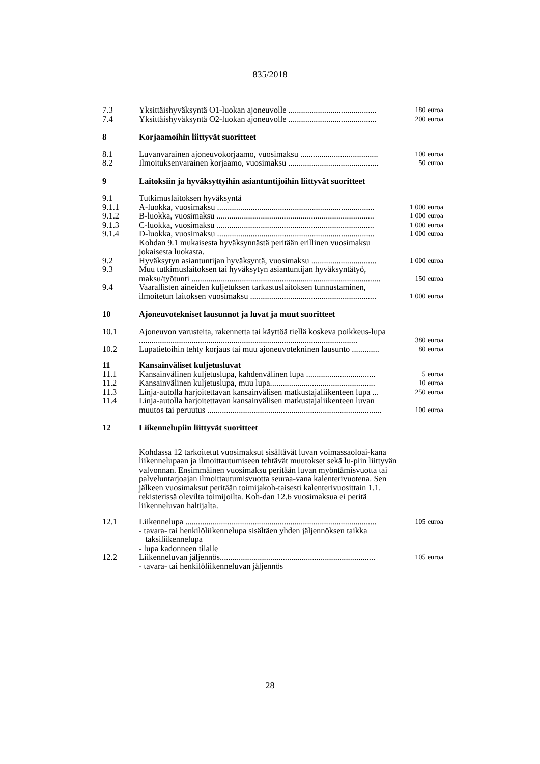835/2018
| 7.3 | Yksittäishyväksyntä O1-luokan ajoneuvolle .......................................... | 180 euroa |
| 7.4 | Yksittäishyväksyntä O2-luokan ajoneuvolle .......................................... | 200 euroa |
| 8 | Korjaamoihin liittyvät suoritteet | |
| 8.1 | Luvanvarainen ajoneuvokorjaamo, vuosimaksu ..................................... | 100 euroa |
| 8.2 | Ilmoituksenvarainen korjaamo, vuosimaksu ........................................... | 50 euroa |
| 9 | Laitoksiin ja hyväksyttyihin asiantuntijoihin liittyvät suoritteet | |
| 9.1 | Tutkimuslaitoksen hyväksyntä | |
| 9.1.1 | A-luokka, vuosimaksu ........................................................................... | 1 000 euroa |
| 9.1.2 | B-luokka, vuosimaksu ........................................................................... | 1 000 euroa |
| 9.1.3 | C-luokka, vuosimaksu ........................................................................... | 1 000 euroa |
| 9.1.4 | D-luokka, vuosimaksu ........................................................................... | 1 000 euroa |
| | Kohdan 9.1 mukaisesta hyväksynnästä peritään erillinen vuosimaksu jokaisesta luokasta. | |
| 9.2 | Hyväksytyn asiantuntijan hyväksyntä, vuosimaksu ............................... | 1 000 euroa |
| 9.3 | Muu tutkimuslaitoksen tai hyväksytyn asiantuntijan hyväksyntätyö, maksu/työtunti .......................................................................................... | 150 euroa |
| 9.4 | Vaarallisten aineiden kuljetuksen tarkastuslaitoksen tunnustaminen, ilmoitetun laitoksen vuosimaksu ............................................................ | 1 000 euroa |
| 10 | Ajoneuvotekniset lausunnot ja luvat ja muut suoritteet | |
| 10.1 | Ajoneuvon varusteita, rakennetta tai käyttöä tiellä koskeva poikkeus-lupa ........................................................................................................ | 380 euroa |
| 10.2 | Lupatietoihin tehty korjaus tai muu ajoneuvotekninen lausunto ............. | 80 euroa |
| 11 | Kansainväliset kuljetusluvat | |
| 11.1 | Kansainvälinen kuljetuslupa, kahdenvälinen lupa ................................. | 5 euroa |
| 11.2 | Kansainvälinen kuljetuslupa, muu lupa.................................................. | 10 euroa |
| 11.3 | Linja-autolla harjoitettavan kansainvälisen matkustajaliikenteen lupa ... | 250 euroa |
| 11.4 | Linja-autolla harjoitettavan kansainvälisen matkustajaliikenteen luvan muutos tai peruutus ................................................................................... | 100 euroa |
| 12 | Liikennelupiin liittyvät suoritteet | |
| | Kohdassa 12 tarkoitetut vuosimaksut sisältävät luvan voimassaoloai-kana liikennelupaan ja ilmoittautumiseen tehtävät muutokset sekä lu-piin liittyvän valvonnan. Ensimmäinen vuosimaksu peritään luvan myöntämisvuotta tai palveluntarjoajan ilmoittautumisvuotta seuraa-vana kalenterivuotena. Sen jälkeen vuosimaksut peritään toimijakoh-taisesti kalenterivuosittain 1.1. rekisterissä olevilta toimijoilta. Koh-dan 12.6 vuosimaksua ei peritä liikenneluvan haltijalta. | |
| 12.1 | Liikennelupa ........................................................................................... | 105 euroa |
| | - tavara- tai henkilöliikennelupa sisältäen yhden jäljennöksen taikka taksiliikennelupa - lupa kadonneen tilalle | |
| 12.2 | Liikenneluvan jäljennös.......................................................................... | 105 euroa |
| | - tavara- tai henkilöliikenneluvan jäljennös | |
28